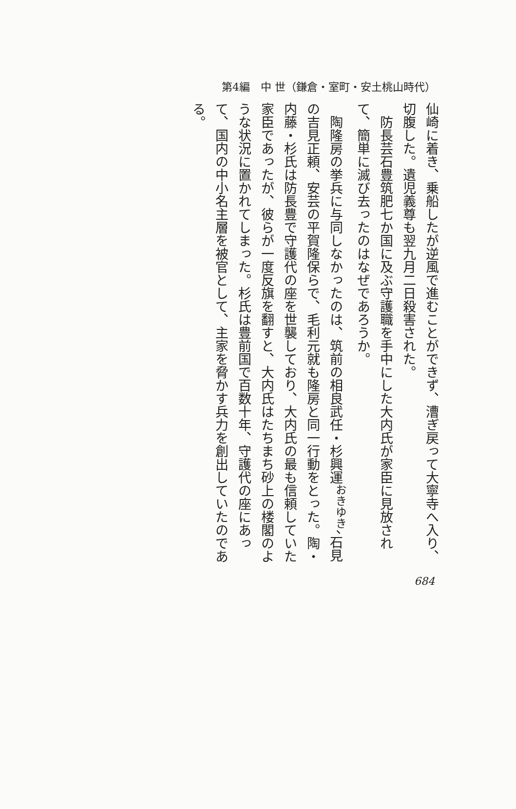第4編　中 世（鎌倉・室町・安土桃山時代）
仙崎に着き、乗船したが逆風で進むことができず、漕ぎ戻って大寧寺へ入り、切腹した。遺児義尊も翌九月二日殺害された。
　防長芸石豊筑肥七か国に及ぶ守護職を手中にした大内氏が家臣に見放されて、簡単に滅び去ったのはなぜであろうか。
　陶隆房の挙兵に与同しなかったのは、筑前の相良武任・杉興運<sup>おきゆき</sup>、石見の吉見正頼、安芸の平賀隆保らで、毛利元就も隆房と同一行動をとった。陶・内藤・杉氏は防長豊で守護代の座を世襲しており、大内氏の最も信頼していた家臣であったが、彼らが一度反旗を翻すと、大内氏はたちまち砂上の楼閣のような状況に置かれてしまった。杉氏は豊前国で百数十年、守護代の座にあって、国内の中小名主層を被官として、主家を脅かす兵力を創出していたのである。
684